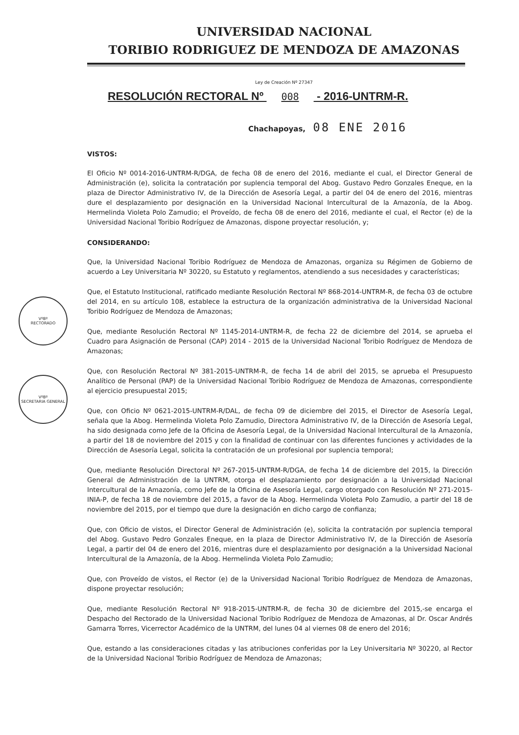UNIVERSIDAD NACIONAL
TORIBIO RODRIGUEZ DE MENDOZA DE AMAZONAS
Ley de Creación Nº 27347
RESOLUCIÓN RECTORAL Nº 008 - 2016-UNTRM-R.
Chachapoyas, 08 ENE 2016
VISTOS:
El Oficio Nº 0014-2016-UNTRM-R/DGA, de fecha 08 de enero del 2016, mediante el cual, el Director General de Administración (e), solicita la contratación por suplencia temporal del Abog. Gustavo Pedro Gonzales Eneque, en la plaza de Director Administrativo IV, de la Dirección de Asesoría Legal, a partir del 04 de enero del 2016, mientras dure el desplazamiento por designación en la Universidad Nacional Intercultural de la Amazonía, de la Abog. Hermelinda Violeta Polo Zamudio; el Proveído, de fecha 08 de enero del 2016, mediante el cual, el Rector (e) de la Universidad Nacional Toribio Rodríguez de Amazonas, dispone proyectar resolución, y;
CONSIDERANDO:
Que, la Universidad Nacional Toribio Rodríguez de Mendoza de Amazonas, organiza su Régimen de Gobierno de acuerdo a Ley Universitaria Nº 30220, su Estatuto y reglamentos, atendiendo a sus necesidades y características;
Que, el Estatuto Institucional, ratificado mediante Resolución Rectoral Nº 868-2014-UNTRM-R, de fecha 03 de octubre del 2014, en su artículo 108, establece la estructura de la organización administrativa de la Universidad Nacional Toribio Rodríguez de Mendoza de Amazonas;
Que, mediante Resolución Rectoral Nº 1145-2014-UNTRM-R, de fecha 22 de diciembre del 2014, se aprueba el Cuadro para Asignación de Personal (CAP) 2014 - 2015 de la Universidad Nacional Toribio Rodríguez de Mendoza de Amazonas;
Que, con Resolución Rectoral Nº 381-2015-UNTRM-R, de fecha 14 de abril del 2015, se aprueba el Presupuesto Analítico de Personal (PAP) de la Universidad Nacional Toribio Rodríguez de Mendoza de Amazonas, correspondiente al ejercicio presupuestal 2015;
Que, con Oficio Nº 0621-2015-UNTRM-R/DAL, de fecha 09 de diciembre del 2015, el Director de Asesoría Legal, señala que la Abog. Hermelinda Violeta Polo Zamudio, Directora Administrativo IV, de la Dirección de Asesoría Legal, ha sido designada como Jefe de la Oficina de Asesoría Legal, de la Universidad Nacional Intercultural de la Amazonía, a partir del 18 de noviembre del 2015 y con la finalidad de continuar con las diferentes funciones y actividades de la Dirección de Asesoría Legal, solicita la contratación de un profesional por suplencia temporal;
Que, mediante Resolución Directoral Nº 267-2015-UNTRM-R/DGA, de fecha 14 de diciembre del 2015, la Dirección General de Administración de la UNTRM, otorga el desplazamiento por designación a la Universidad Nacional Intercultural de la Amazonía, como Jefe de la Oficina de Asesoría Legal, cargo otorgado con Resolución Nº 271-2015-INIA-P, de fecha 18 de noviembre del 2015, a favor de la Abog. Hermelinda Violeta Polo Zamudio, a partir del 18 de noviembre del 2015, por el tiempo que dure la designación en dicho cargo de confianza;
Que, con Oficio de vistos, el Director General de Administración (e), solicita la contratación por suplencia temporal del Abog. Gustavo Pedro Gonzales Eneque, en la plaza de Director Administrativo IV, de la Dirección de Asesoría Legal, a partir del 04 de enero del 2016, mientras dure el desplazamiento por designación a la Universidad Nacional Intercultural de la Amazonía, de la Abog. Hermelinda Violeta Polo Zamudio;
Que, con Proveído de vistos, el Rector (e) de la Universidad Nacional Toribio Rodríguez de Mendoza de Amazonas, dispone proyectar resolución;
Que, mediante Resolución Rectoral Nº 918-2015-UNTRM-R, de fecha 30 de diciembre del 2015,-se encarga el Despacho del Rectorado de la Universidad Nacional Toribio Rodríguez de Mendoza de Amazonas, al Dr. Oscar Andrés Gamarra Torres, Vicerrector Académico de la UNTRM, del lunes 04 al viernes 08 de enero del 2016;
Que, estando a las consideraciones citadas y las atribuciones conferidas por la Ley Universitaria Nº 30220, al Rector de la Universidad Nacional Toribio Rodríguez de Mendoza de Amazonas;
VºBº
RECTORADO
VºBº
SECRETARIA GENERAL